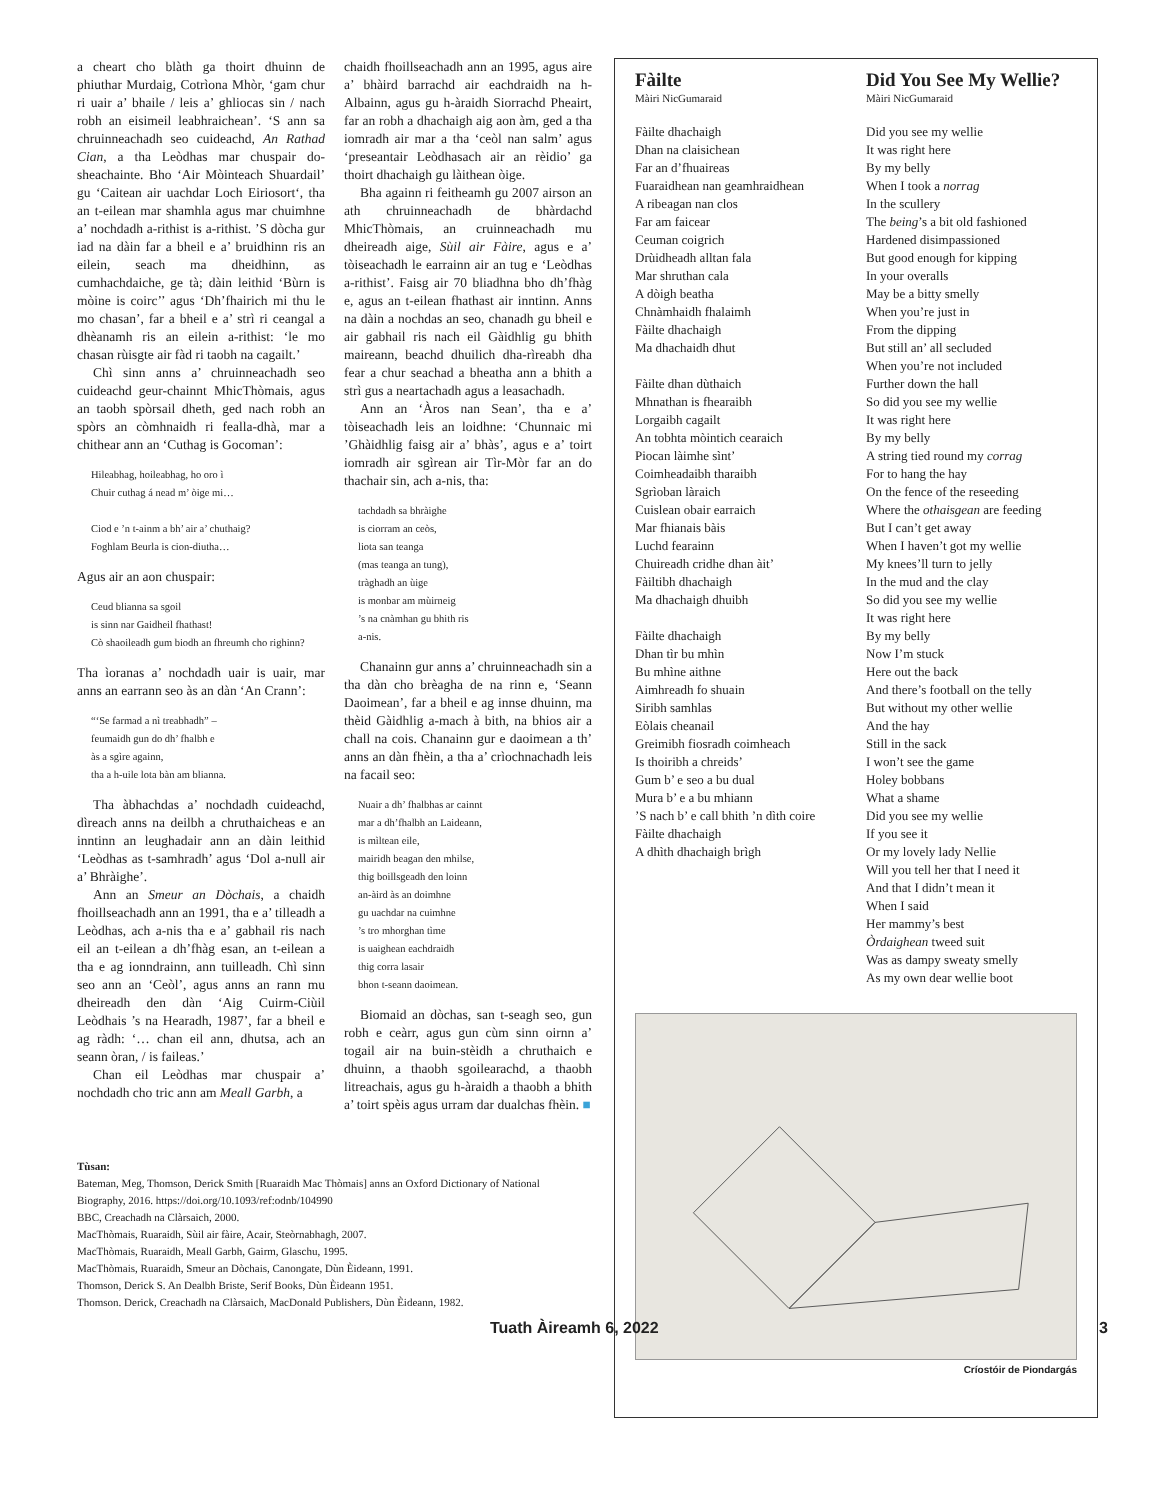a cheart cho blàth ga thoirt dhuinn de phiuthar Murdaig, Cotrìona Mhòr, ‘gam chur ri uair a’ bhaile / leis a’ ghliocas sin / nach robh an eisimeil leabhraichean’. ‘S ann sa chruinneachadh seo cuideachd, An Rathad Cian, a tha Leòdhas mar chuspair do-sheachainte. Bho ‘Air Mòinteach Shuardail’ gu ‘Caitean air uachdar Loch Eiriosort‘, tha an t-eilean mar shamhla agus mar chuimhne a’ nochdadh a-rithist is a-rithist. ’S dòcha gur iad na dàin far a bheil e a’ bruidhinn ris an eilein, seach ma dheidhinn, as cumhachdaiche, ge tà; dàin leithid ‘Bùrn is mòine is coirc’’ agus ‘Dh’fhairich mi thu le mo chasan’, far a bheil e a’ strì ri ceangal a dhèanamh ris an eilein a-rithist: ‘le mo chasan rùisgte air fàd ri taobh na cagailt.’
Chì sinn anns a’ chruinneachadh seo cuideachd geur-chainnt MhicThòmais, agus an taobh spòrsail dheth, ged nach robh an spòrs an còmhnaidh ri feallа-dhà, mar a chithear ann an ‘Cuthag is Gocoman’:
Hileabhag, hoileabhag, ho oro ì
Chuir cuthag á nead m’ òige mi…
Ciod e ’n t-ainm a bh’ air a’ chuthaig?
Foghlam Beurla is cion-diutha…
Agus air an aon chuspair:
Ceud blianna sa sgoil
is sinn nar Gaidheil fhathast!
Cò shaoileadh gum biodh an fhreumh cho righinn?
Tha ìoranas a’ nochdadh uair is uair, mar anns an earrann seo às an dàn ‘An Crann’:
“‘Se farmad a nì treabhadh” –
feumaidh gun do dh’ fhalbh e
às a sgìre againn,
tha a h-uile lota bàn am blianna.
Tha àbhachdas a’ nochdadh cuideachd, dìreach anns na deilbh a chruthaicheas e an inntinn an leughadair ann an dàin leithid ‘Leòdhas as t-samhradh’ agus ‘Dol a-null air a’ Bhràighe’.
Ann an Smeur an Dòchais, a chaidh fhoillseachadh ann an 1991, tha e a’ tilleadh a Leòdhas, ach a-nis tha e a’ gabhail ris nach eil an t-eilean a dh’fhàg esan, an t-eilean a tha e ag ionndrainn, ann tuilleadh. Chì sinn seo ann an ‘Ceòl’, agus anns an rann mu dheireadh den dàn ‘Aig Cuirm-Ciùil Leòdhais ’s na Hearadh, 1987’, far a bheil e ag ràdh: ‘… chan eil ann, dhutsa, ach an seann òran, / is faileas.’
Chan eil Leòdhas mar chuspair a’ nochdadh cho tric ann am Meall Garbh, a
chaidh fhoillseachadh ann an 1995, agus aire a’ bhàird barrachd air eachdraidh na h-Albainn, agus gu h-àraidh Siorrachd Pheairt, far an robh a dhachaigh aig aon àm, ged a tha iomradh air mar a tha ‘ceòl nan salm’ agus ‘preseantair Leòdhasach air an rèidio’ ga thoirt dhachaigh gu làithean òige.
Bha againn ri feitheamh gu 2007 airson an ath chruinneachadh de bhàrdachd MhicThòmais, an cruinneachadh mu dheireadh aige, Sùil air Fàire, agus e a’ tòiseachadh le earrainn air an tug e ‘Leòdhas a-rithist’. Faisg air 70 bliadhna bho dh’fhàg e, agus an t-eilean fhathast air inntinn. Anns na dàin a nochdas an seo, chanadh gu bheil e air gabhail ris nach eil Gàidhlig gu bhith maireann, beachd dhuilich dha-rìreabh dha fear a chur seachad a bheatha ann a bhith a strì gus a neartachadh agus a leasachadh.
Ann an ‘Àros nan Sean’, tha e a’ tòiseachadh leis an loidhne: ‘Chunnaic mi ’Ghàidhlig faisg air a’ bhàs’, agus e a’ toirt iomradh air sgìrean air Tìr-Mòr far an do thachair sin, ach a-nis, tha:
tachdadh sa bhràighe
is ciorram an ceòs,
liota san teanga
(mas teanga an tung),
tràghadh an ùige
is monbar am mùirneig
’s na cnàmhan gu bhith ris
a-nis.
Chanainn gur anns a’ chruinneachadh sin a tha dàn cho brèagha de na rinn e, ‘Seann Daoimean’, far a bheil e ag innse dhuinn, ma thèid Gàidhlig a-mach à bith, na bhios air a chall na cois. Chanainn gur e daoimean a th’ anns an dàn fhèin, a tha a’ crìochnachadh leis na facail seo:
Nuair a dh’ fhalbhas ar cainnt
mar a dh’fhalbh an Laideann,
is mìltean eile,
mairidh beagan den mhilse,
thig boillsgeadh den loinn
an-àird às an doimhne
gu uachdar na cuimhne
’s tro mhorghan tìme
is uaighean eachdraidh
thig corra lasair
bhon t-seann daoimean.
Biomaid an dòchas, san t-seagh seo, gun robh e ceàrr, agus gun cùm sinn oirnn a’ togail air na buin-stèidh a chruthaich e dhuinn, a thaobh sgoilearachd, a thaobh litreachais, agus gu h-àraidh a thaobh a bhith a’ toirt spèis agus urram dar dualchas fhèin. ■
Fàilte
Màiri NicGumaraid
Fàilte dhachaigh
Dhan na claisichean
Far an d’fhuaireas
Fuaraidhean nan geamhraidhean
A ribeagan nan clos
Far am faicear
Ceuman coigrich
Drùidheadh alltan fala
Mar shruthan cala
A dòigh beatha
Chnàmhaidh fhalaimh
Fàilte dhachaigh
Ma dhachaidh dhut
Fàilte dhan dùthaich
Mhnathan is fhearaibh
Lorgaibh cagailt
An tobhta mòintich cearaich
Piocan làimhe sìnt’
Coimheadaibh tharaibh
Sgrìoban làraich
Cuislean obair earraich
Mar fhianais bàis
Luchd fearainn
Chuireadh cridhe dhan àit’
Fàiltibh dhachaigh
Ma dhachaigh dhuibh
Fàilte dhachaigh
Dhan tìr bu mhìn
Bu mhìne aithne
Aimhreadh fo shuain
Siribh samhlas
Eòlais cheanail
Greimibh fiosradh coimheach
Is thoiribh a chreids’
Gum b’ e seo a bu dual
Mura b’ e a bu mhiann
’S nach b’ e call bhith ’n dìth coire
Fàilte dhachaigh
A dhìth dhachaigh brìgh
Did You See My Wellie?
Màiri NicGumaraid
Did you see my wellie
It was right here
By my belly
When I took a norrag
In the scullery
The being’s a bit old fashioned
Hardened disimpassioned
But good enough for kipping
In your overalls
May be a bitty smelly
When you’re just in
From the dipping
But still an’ all secluded
When you’re not included
Further down the hall
So did you see my wellie
It was right here
By my belly
A string tied round my corrag
For to hang the hay
On the fence of the reseeding
Where the othaisgean are feeding
But I can’t get away
When I haven’t got my wellie
My knees’ll turn to jelly
In the mud and the clay
So did you see my wellie
It was right here
By my belly
Now I’m stuck
Here out the back
And there’s football on the telly
But without my other wellie
And the hay
Still in the sack
I won’t see the game
Holey bobbans
What a shame
Did you see my wellie
If you see it
Or my lovely lady Nellie
Will you tell her that I need it
And that I didn’t mean it
When I said
Her mammy’s best
Òrdaighean tweed suit
Was as dampy sweaty smelly
As my own dear wellie boot
Críostóir de Piondargás
Tùsan:
Bateman, Meg, Thomson, Derick Smith [Ruaraidh Mac Thòmais] anns an Oxford Dictionary of National Biography, 2016. https://doi.org/10.1093/ref:odnb/104990
BBC, Creachadh na Clàrsaich, 2000.
MacThòmais, Ruaraidh, Sùil air fàire, Acair, Steòrnabhagh, 2007.
MacThòmais, Ruaraidh, Meall Garbh, Gairm, Glaschu, 1995.
MacThòmais, Ruaraidh, Smeur an Dòchais, Canongate, Dùn Èideann, 1991.
Thomson, Derick S. An Dealbh Briste, Serif Books, Dùn Èideann 1951.
Thomson. Derick, Creachadh na Clàrsaich, MacDonald Publishers, Dùn Èideann, 1982.
Tuath Àireamh 6, 2022 3